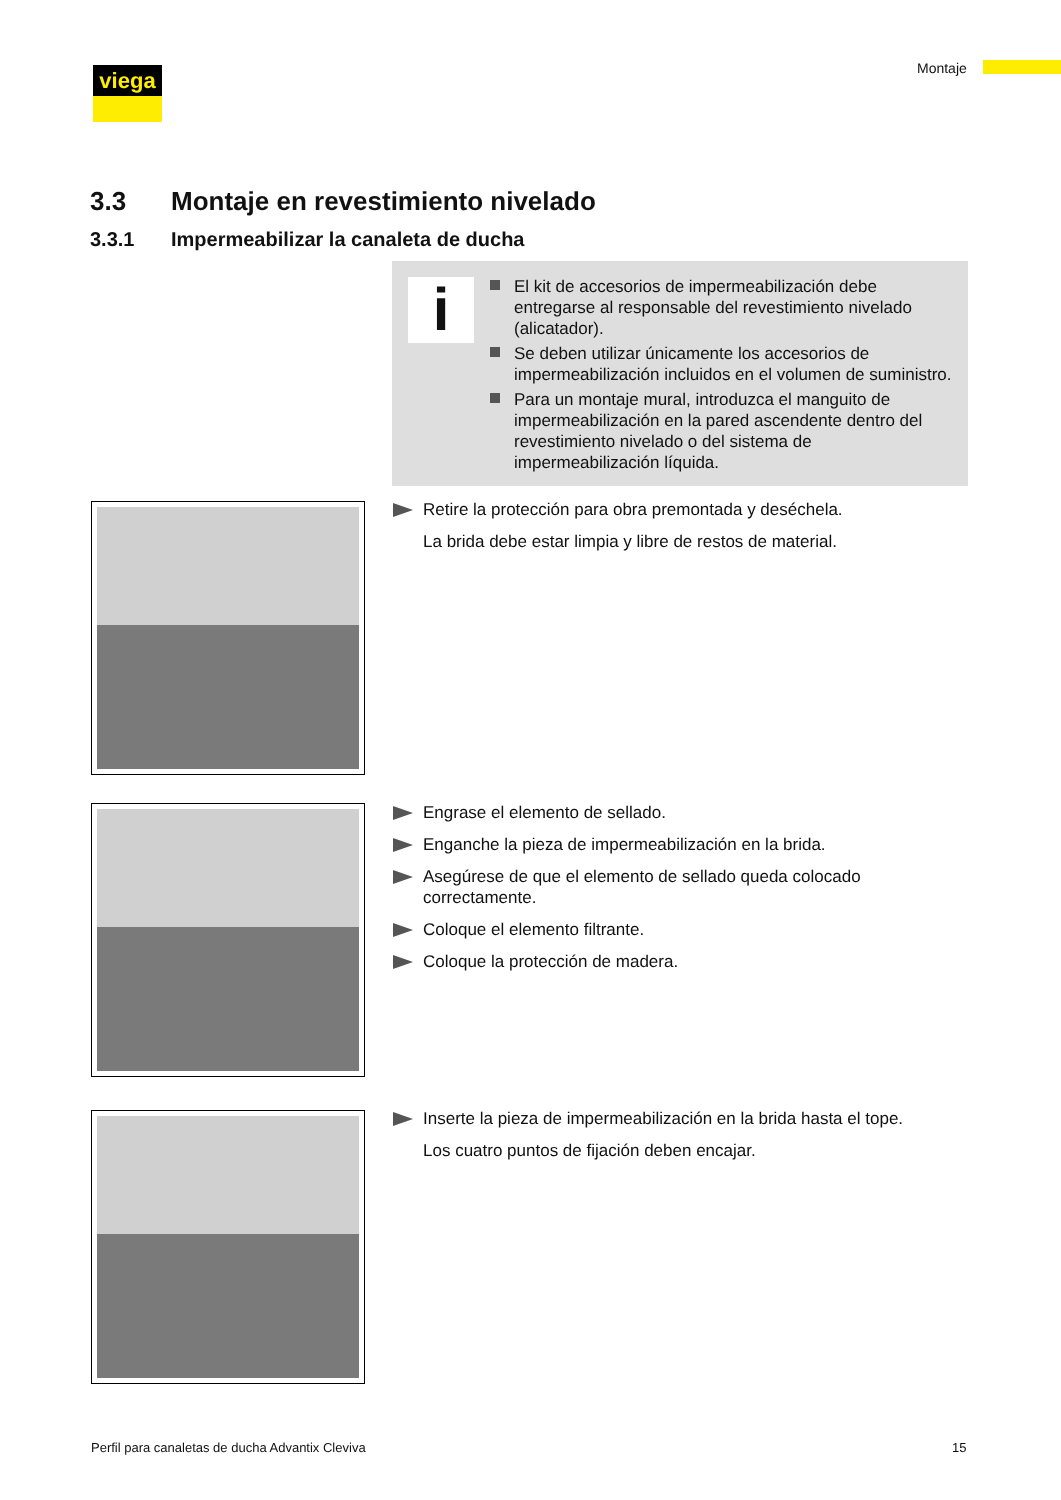viega Montaje
3.3 Montaje en revestimiento nivelado
3.3.1 Impermeabilizar la canaleta de ducha
i
El kit de accesorios de impermeabilización debe entregarse al responsable del revestimiento nivelado (alicatador).
Se deben utilizar únicamente los accesorios de impermeabilización incluidos en el volumen de suministro.
Para un montaje mural, introduzca el manguito de impermeabilización en la pared ascendente dentro del revestimiento nivelado o del sistema de impermeabilización líquida.
Retire la protección para obra premontada y deséchela.
La brida debe estar limpia y libre de restos de material.
Engrase el elemento de sellado.
Enganche la pieza de impermeabilización en la brida.
Asegúrese de que el elemento de sellado queda colocado correctamente.
Coloque el elemento filtrante.
Coloque la protección de madera.
Inserte la pieza de impermeabilización en la brida hasta el tope.
Los cuatro puntos de fijación deben encajar.
Perfil para canaletas de ducha Advantix Cleviva
15